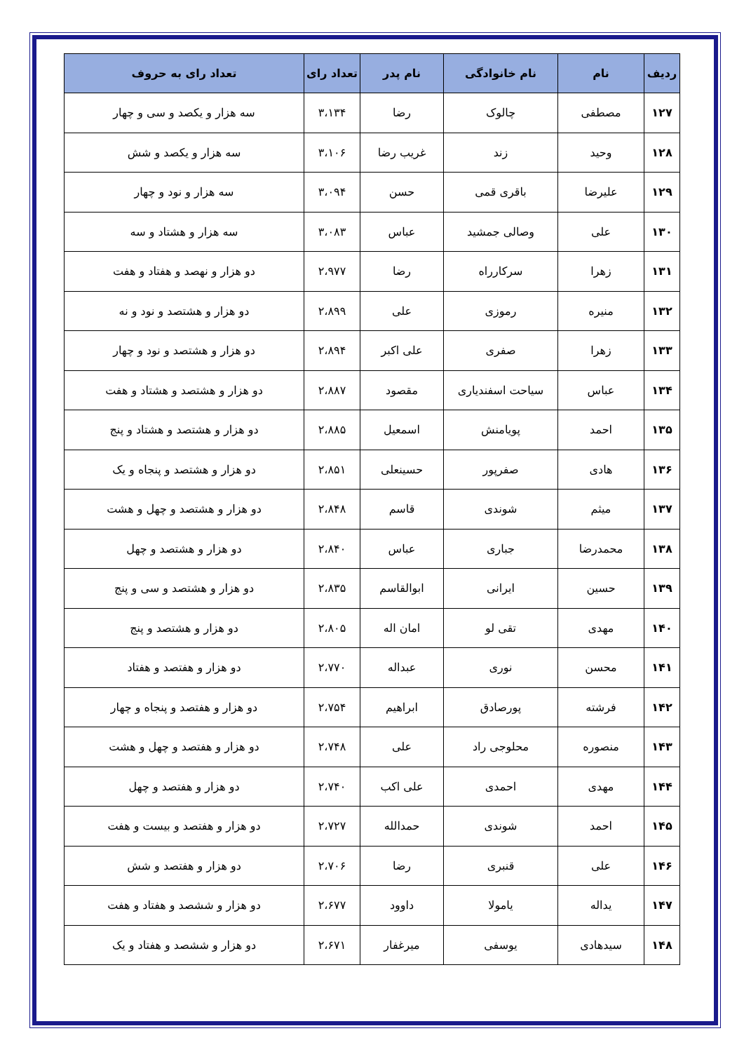| ردیف | نام | نام خانوادگی | نام پدر | تعداد رای | تعداد رای به حروف |
| --- | --- | --- | --- | --- | --- |
| ۱۲۷ | مصطفی | چالوک | رضا | ۳،۱۳۴ | سه هزار و یکصد و سی و چهار |
| ۱۲۸ | وحید | زند | غریب رضا | ۳،۱۰۶ | سه هزار و یکصد و شش |
| ۱۲۹ | علیرضا | باقری قمی | حسن | ۳،۰۹۴ | سه هزار و نود و چهار |
| ۱۳۰ | علی | وصالی جمشید | عباس | ۳،۰۸۳ | سه هزار و هشتاد و سه |
| ۱۳۱ | زهرا | سرکارراه | رضا | ۲،۹۷۷ | دو هزار و نهصد و هفتاد و هفت |
| ۱۳۲ | منیره | رموزی | علی | ۲،۸۹۹ | دو هزار و هشتصد و نود و نه |
| ۱۳۳ | زهرا | صفری | علی اکبر | ۲،۸۹۴ | دو هزار و هشتصد و نود و چهار |
| ۱۳۴ | عباس | سیاحت اسفندیاری | مقصود | ۲،۸۸۷ | دو هزار و هشتصد و هشتاد و هفت |
| ۱۳۵ | احمد | پویامنش | اسمعیل | ۲،۸۸۵ | دو هزار و هشتصد و هشتاد و پنج |
| ۱۳۶ | هادی | صفرپور | حسینعلی | ۲،۸۵۱ | دو هزار و هشتصد و پنجاه و یک |
| ۱۳۷ | میثم | شوندی | قاسم | ۲،۸۴۸ | دو هزار و هشتصد و چهل و هشت |
| ۱۳۸ | محمدرضا | جباری | عباس | ۲،۸۴۰ | دو هزار و هشتصد و چهل |
| ۱۳۹ | حسین | ایرانی | ابوالقاسم | ۲،۸۳۵ | دو هزار و هشتصد و سی و پنج |
| ۱۴۰ | مهدی | تقی لو | امان اله | ۲،۸۰۵ | دو هزار و هشتصد و پنج |
| ۱۴۱ | محسن | نوری | عبداله | ۲،۷۷۰ | دو هزار و هفتصد و هفتاد |
| ۱۴۲ | فرشته | پورصادق | ابراهیم | ۲،۷۵۴ | دو هزار و هفتصد و پنجاه و چهار |
| ۱۴۳ | منصوره | محلوجی راد | علی | ۲،۷۴۸ | دو هزار و هفتصد و چهل و هشت |
| ۱۴۴ | مهدی | احمدی | علی اکب | ۲،۷۴۰ | دو هزار و هفتصد و چهل |
| ۱۴۵ | احمد | شوندی | حمدالله | ۲،۷۲۷ | دو هزار و هفتصد و بیست و هفت |
| ۱۴۶ | علی | قنبری | رضا | ۲،۷۰۶ | دو هزار و هفتصد و شش |
| ۱۴۷ | یداله | یامولا | داوود | ۲،۶۷۷ | دو هزار و ششصد و هفتاد و هفت |
| ۱۴۸ | سیدهادی | یوسفی | میرغفار | ۲،۶۷۱ | دو هزار و ششصد و هفتاد و یک |